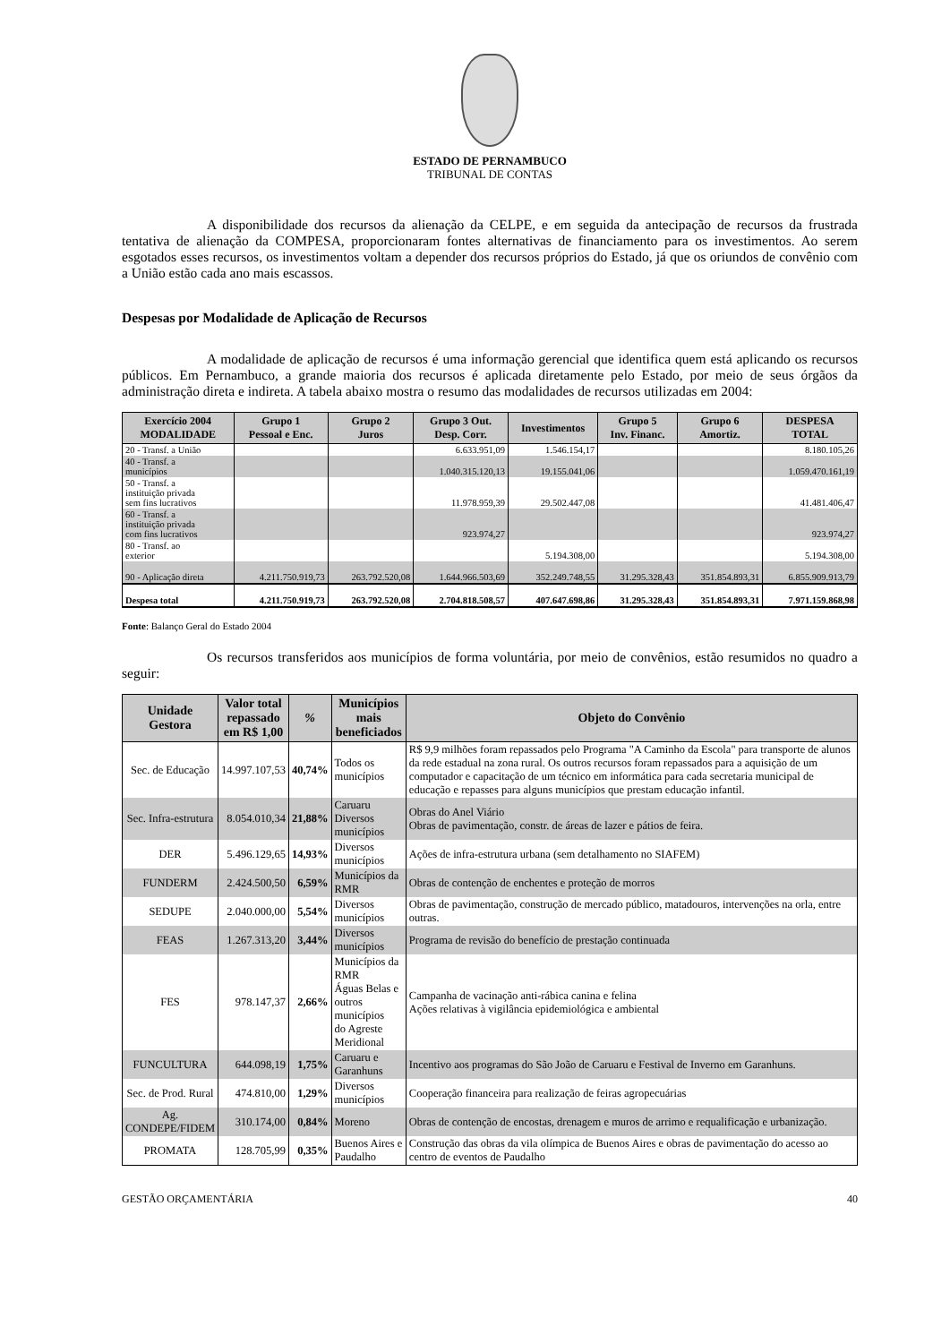ESTADO DE PERNAMBUCO
TRIBUNAL DE CONTAS
A disponibilidade dos recursos da alienação da CELPE, e em seguida da antecipação de recursos da frustrada tentativa de alienação da COMPESA, proporcionaram fontes alternativas de financiamento para os investimentos. Ao serem esgotados esses recursos, os investimentos voltam a depender dos recursos próprios do Estado, já que os oriundos de convênio com a União estão cada ano mais escassos.
Despesas por Modalidade de Aplicação de Recursos
A modalidade de aplicação de recursos é uma informação gerencial que identifica quem está aplicando os recursos públicos. Em Pernambuco, a grande maioria dos recursos é aplicada diretamente pelo Estado, por meio de seus órgãos da administração direta e indireta. A tabela abaixo mostra o resumo das modalidades de recursos utilizadas em 2004:
| Exercício 2004 MODALIDADE | Grupo 1 Pessoal e Enc. | Grupo 2 Juros | Grupo 3 Out. Desp. Corr. | Investimentos | Grupo 5 Inv. Financ. | Grupo 6 Amortiz. | DESPESA TOTAL |
| --- | --- | --- | --- | --- | --- | --- | --- |
| 20 - Transf. a União | | | 6.633.951,09 | 1.546.154,17 | | | 8.180.105,26 |
| 40 - Transf. a municípios | | | 1.040.315.120,13 | 19.155.041,06 | | | 1.059.470.161,19 |
| 50 - Transf. a instituição privada sem fins lucrativos | | | 11.978.959,39 | 29.502.447,08 | | | 41.481.406,47 |
| 60 - Transf. a instituição privada com fins lucrativos | | | 923.974,27 | | | | 923.974,27 |
| 80 - Transf. ao exterior | | | | 5.194.308,00 | | | 5.194.308,00 |
| 90 - Aplicação direta | 4.211.750.919,73 | 263.792.520,08 | 1.644.966.503,69 | 352.249.748,55 | 31.295.328,43 | 351.854.893,31 | 6.855.909.913,79 |
| Despesa total | 4.211.750.919,73 | 263.792.520,08 | 2.704.818.508,57 | 407.647.698,86 | 31.295.328,43 | 351.854.893,31 | 7.971.159.868,98 |
Fonte: Balanço Geral do Estado 2004
Os recursos transferidos aos municípios de forma voluntária, por meio de convênios, estão resumidos no quadro a seguir:
| Unidade Gestora | Valor total repassado em R$ 1,00 | % | Municípios mais beneficiados | Objeto do Convênio |
| --- | --- | --- | --- | --- |
| Sec. de Educação | 14.997.107,53 | 40,74% | Todos os municípios | R$ 9,9 milhões foram repassados pelo Programa "A Caminho da Escola" para transporte de alunos da rede estadual na zona rural. Os outros recursos foram repassados para a aquisição de um computador e capacitação de um técnico em informática para cada secretaria municipal de educação e repasses para alguns municípios que prestam educação infantil. |
| Sec. Infra-estrutura | 8.054.010,34 | 21,88% | Caruaru Diversos municípios | Obras do Anel Viário Obras de pavimentação, constr. de áreas de lazer e pátios de feira. |
| DER | 5.496.129,65 | 14,93% | Diversos municípios | Ações de infra-estrutura urbana (sem detalhamento no SIAFEM) |
| FUNDERM | 2.424.500,50 | 6,59% | Municípios da RMR | Obras de contenção de enchentes e proteção de morros |
| SEDUPE | 2.040.000,00 | 5,54% | Diversos municípios | Obras de pavimentação, construção de mercado público, matadouros, intervenções na orla, entre outras. |
| FEAS | 1.267.313,20 | 3,44% | Diversos municípios | Programa de revisão do benefício de prestação continuada |
| FES | 978.147,37 | 2,66% | Municípios da RMR Águas Belas e outros municípios do Agreste Meridional | Campanha de vacinação anti-rábica canina e felina Ações relativas à vigilância epidemiológica e ambiental |
| FUNCULTURA | 644.098,19 | 1,75% | Caruaru e Garanhuns | Incentivo aos programas do São João de Caruaru e Festival de Inverno em Garanhuns. |
| Sec. de Prod. Rural | 474.810,00 | 1,29% | Diversos municípios | Cooperação financeira para realização de feiras agropecuárias |
| Ag. CONDEPE/FIDEM | 310.174,00 | 0,84% | Moreno | Obras de contenção de encostas, drenagem e muros de arrimo e requalificação e urbanização. |
| PROMATA | 128.705,99 | 0,35% | Buenos Aires e Paudalho | Construção das obras da vila olímpica de Buenos Aires e obras de pavimentação do acesso ao centro de eventos de Paudalho |
GESTÃO ORÇAMENTÁRIA 40